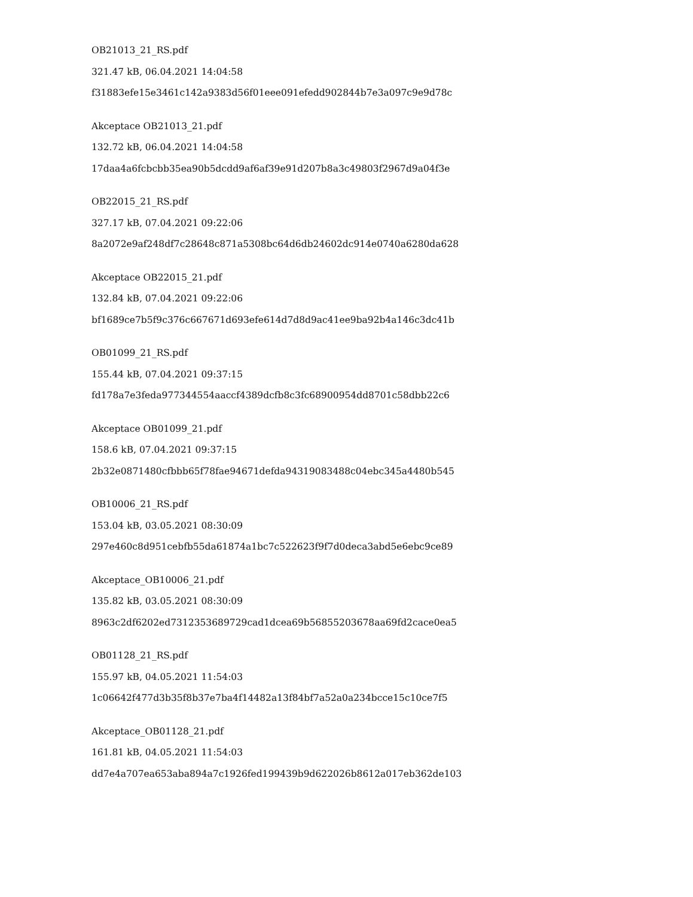OB21013_21_RS.pdf
321.47 kB, 06.04.2021 14:04:58
f31883efe15e3461c142a9383d56f01eee091efedd902844b7e3a097c9e9d78c
Akceptace OB21013_21.pdf
132.72 kB, 06.04.2021 14:04:58
17daa4a6fcbcbb35ea90b5dcdd9af6af39e91d207b8a3c49803f2967d9a04f3e
OB22015_21_RS.pdf
327.17 kB, 07.04.2021 09:22:06
8a2072e9af248df7c28648c871a5308bc64d6db24602dc914e0740a6280da628
Akceptace OB22015_21.pdf
132.84 kB, 07.04.2021 09:22:06
bf1689ce7b5f9c376c667671d693efe614d7d8d9ac41ee9ba92b4a146c3dc41b
OB01099_21_RS.pdf
155.44 kB, 07.04.2021 09:37:15
fd178a7e3feda977344554aaccf4389dcfb8c3fc68900954dd8701c58dbb22c6
Akceptace OB01099_21.pdf
158.6 kB, 07.04.2021 09:37:15
2b32e0871480cfbbb65f78fae94671defda94319083488c04ebc345a4480b545
OB10006_21_RS.pdf
153.04 kB, 03.05.2021 08:30:09
297e460c8d951cebfb55da61874a1bc7c522623f9f7d0deca3abd5e6ebc9ce89
Akceptace_OB10006_21.pdf
135.82 kB, 03.05.2021 08:30:09
8963c2df6202ed7312353689729cad1dcea69b56855203678aa69fd2cace0ea5
OB01128_21_RS.pdf
155.97 kB, 04.05.2021 11:54:03
1c06642f477d3b35f8b37e7ba4f14482a13f84bf7a52a0a234bcce15c10ce7f5
Akceptace_OB01128_21.pdf
161.81 kB, 04.05.2021 11:54:03
dd7e4a707ea653aba894a7c1926fed199439b9d622026b8612a017eb362de103